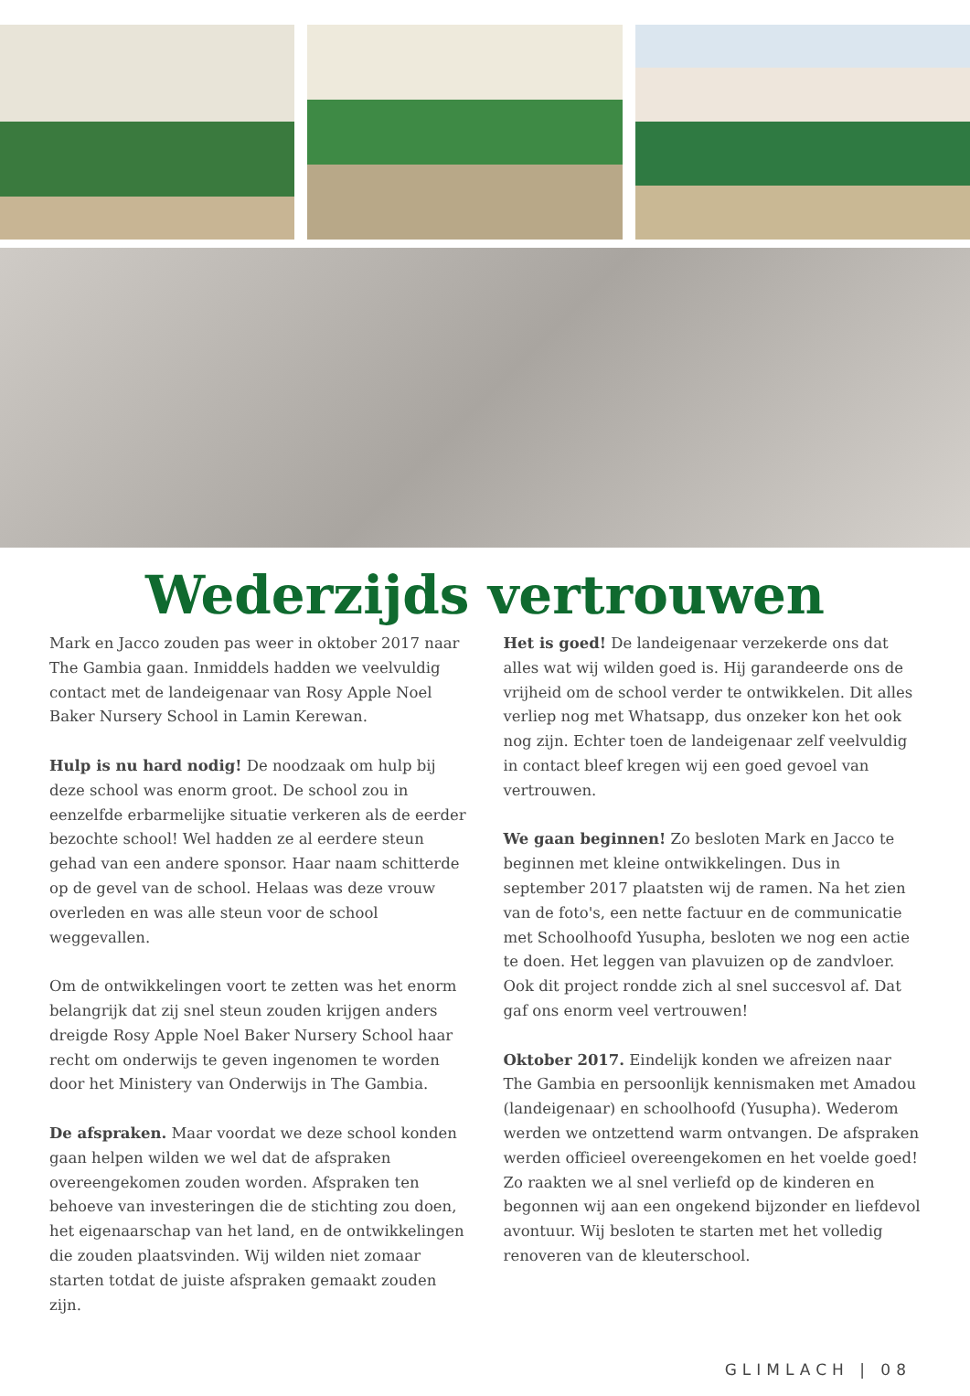Wederzijds vertrouwen
Mark en Jacco zouden pas weer in oktober 2017 naar The Gambia gaan. Inmiddels hadden we veelvuldig contact met de landeigenaar van Rosy Apple Noel Baker Nursery School in Lamin Kerewan.
Hulp is nu hard nodig! De noodzaak om hulp bij deze school was enorm groot. De school zou in eenzelfde erbarmelijke situatie verkeren als de eerder bezochte school! Wel hadden ze al eerdere steun gehad van een andere sponsor. Haar naam schitterde op de gevel van de school. Helaas was deze vrouw overleden en was alle steun voor de school weggevallen.
Om de ontwikkelingen voort te zetten was het enorm belangrijk dat zij snel steun zouden krijgen anders dreigde Rosy Apple Noel Baker Nursery School haar recht om onderwijs te geven ingenomen te worden door het Ministery van Onderwijs in The Gambia.
De afspraken. Maar voordat we deze school konden gaan helpen wilden we wel dat de afspraken overeengekomen zouden worden. Afspraken ten behoeve van investeringen die de stichting zou doen, het eigenaarschap van het land, en de ontwikkelingen die zouden plaatsvinden. Wij wilden niet zomaar starten totdat de juiste afspraken gemaakt zouden zijn.
Het is goed! De landeigenaar verzekerde ons dat alles wat wij wilden goed is. Hij garandeerde ons de vrijheid om de school verder te ontwikkelen. Dit alles verliep nog met Whatsapp, dus onzeker kon het ook nog zijn. Echter toen de landeigenaar zelf veelvuldig in contact bleef kregen wij een goed gevoel van vertrouwen.
We gaan beginnen! Zo besloten Mark en Jacco te beginnen met kleine ontwikkelingen. Dus in september 2017 plaatsten wij de ramen. Na het zien van de foto's, een nette factuur en de communicatie met Schoolhoofd Yusupha, besloten we nog een actie te doen. Het leggen van plavuizen op de zandvloer. Ook dit project rondde zich al snel succesvol af. Dat gaf ons enorm veel vertrouwen!
Oktober 2017. Eindelijk konden we afreizen naar The Gambia en persoonlijk kennismaken met Amadou (landeigenaar) en schoolhoofd (Yusupha). Wederom werden we ontzettend warm ontvangen. De afspraken werden officieel overeengekomen en het voelde goed! Zo raakten we al snel verliefd op de kinderen en begonnen wij aan een ongekend bijzonder en liefdevol avontuur. Wij besloten te starten met het volledig renoveren van de kleuterschool.
GLIMLACH | 08